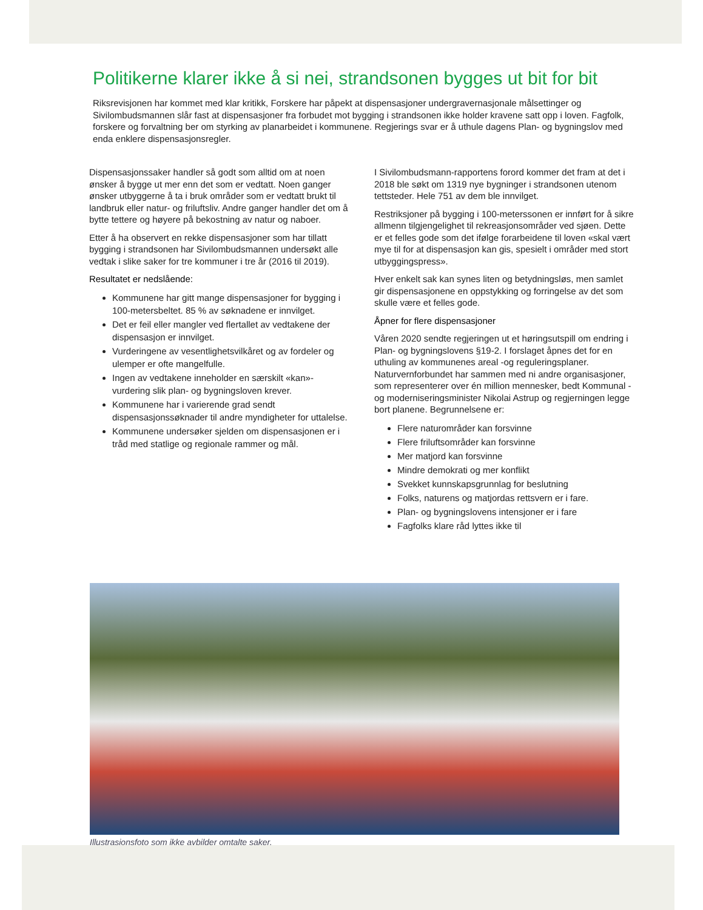Politikerne klarer ikke å si nei, strandsonen bygges ut bit for bit
Riksrevisjonen har kommet med klar kritikk, Forskere har påpekt at dispensasjoner undergravernasjonale målsettinger og Sivilombudsmannen slår fast at dispensasjoner fra forbudet mot bygging i strandsonen ikke holder kravene satt opp i loven. Fagfolk, forskere og forvaltning ber om styrking av planarbeidet i kommunene. Regjerings svar er å uthule dagens Plan- og bygningslov med enda enklere dispensasjonsregler.
Dispensasjonssaker handler så godt som alltid om at noen ønsker å bygge ut mer enn det som er vedtatt. Noen ganger ønsker utbyggerne å ta i bruk områder som er vedtatt brukt til landbruk eller natur- og friluftsliv. Andre ganger handler det om å bytte tettere og høyere på bekostning av natur og naboer.
Etter å ha observert en rekke dispensasjoner som har tillatt bygging i strandsonen har Sivilombudsmannen undersøkt alle vedtak i slike saker for tre kommuner i tre år (2016 til 2019).
Resultatet er nedslående:
Kommunene har gitt mange dispensasjoner for bygging i 100-metersbeltet. 85 % av søknadene er innvilget.
Det er feil eller mangler ved flertallet av vedtakene der dispensasjon er innvilget.
Vurderingene av vesentlighetsvilkåret og av fordeler og ulemper er ofte mangelfulle.
Ingen av vedtakene inneholder en særskilt «kan»-vurdering slik plan- og bygningsloven krever.
Kommunene har i varierende grad sendt dispensasjonssøknader til andre myndigheter for uttalelse.
Kommunene undersøker sjelden om dispensasjonen er i tråd med statlige og regionale rammer og mål.
I Sivilombudsmann-rapportens forord kommer det fram at det i 2018 ble søkt om 1319 nye bygninger i strandsonen utenom tettsteder. Hele 751 av dem ble innvilget.
Restriksjoner på bygging i 100-meterssonen er innført for å sikre allmenn tilgjengelighet til rekreasjonsområder ved sjøen. Dette er et felles gode som det ifølge forarbeidene til loven «skal vært mye til for at dispensasjon kan gis, spesielt i områder med stort utbyggingspress».
Hver enkelt sak kan synes liten og betydningsløs, men samlet gir dispensasjonene en oppstykking og forringelse av det som skulle være et felles gode.
Åpner for flere dispensasjoner
Våren 2020 sendte regjeringen ut et høringsutspill om endring i Plan- og bygningslovens §19-2. I forslaget åpnes det for en uthuling av kommunenes areal -og reguleringsplaner. Naturvernforbundet har sammen med ni andre organisasjoner, som representerer over én million mennesker, bedt Kommunal -og moderniseringsminister Nikolai Astrup og regjerningen legge bort planene. Begrunnelsene er:
Flere naturområder kan forsvinne
Flere friluftsområder kan forsvinne
Mer matjord kan forsvinne
Mindre demokrati og mer konflikt
Svekket kunnskapsgrunnlag for beslutning
Folks, naturens og matjordas rettsvern er i fare.
Plan- og bygningslovens intensjoner er i fare
Fagfolks klare råd lyttes ikke til
Illustrasjonsfoto som ikke avbilder omtalte saker.